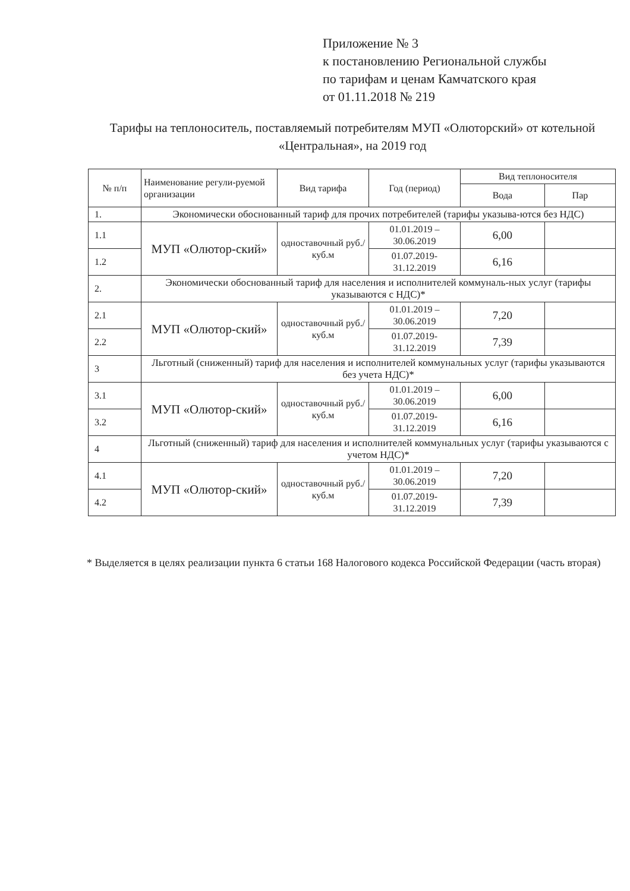Приложение № 3
к постановлению Региональной службы
по тарифам и ценам Камчатского края
от 01.11.2018 № 219
Тарифы на теплоноситель, поставляемый потребителям МУП «Олюторский» от котельной «Центральная», на 2019 год
| № п/п | Наименование регули-руемой организации | Вид тарифа | Год (период) | Вид теплоносителя | |
| --- | --- | --- | --- | --- | --- |
| | | | | Вода | Пар |
| 1. | Экономически обоснованный тариф для прочих потребителей (тарифы указыва-ются без НДС) | | | | |
| 1.1 | МУП «Олютор-ский» | одноставочный руб./куб.м | 01.01.2019 – 30.06.2019 | 6,00 | |
| 1.2 | | | 01.07.2019-31.12.2019 | 6,16 | |
| 2. | Экономически обоснованный тариф для населения и исполнителей коммуналь-ных услуг (тарифы указываются с НДС)* | | | | |
| 2.1 | МУП «Олютор-ский» | одноставочный руб./куб.м | 01.01.2019 – 30.06.2019 | 7,20 | |
| 2.2 | | | 01.07.2019-31.12.2019 | 7,39 | |
| 3 | Льготный (сниженный) тариф для населения и исполнителей коммунальных услуг (тарифы указываются без учета НДС)* | | | | |
| 3.1 | МУП «Олютор-ский» | одноставочный руб./куб.м | 01.01.2019 – 30.06.2019 | 6,00 | |
| 3.2 | | | 01.07.2019-31.12.2019 | 6,16 | |
| 4 | Льготный (сниженный) тариф для населения и исполнителей коммунальных услуг (тарифы указываются с учетом НДС)* | | | | |
| 4.1 | МУП «Олютор-ский» | одноставочный руб./куб.м | 01.01.2019 – 30.06.2019 | 7,20 | |
| 4.2 | | | 01.07.2019-31.12.2019 | 7,39 | |
* Выделяется в целях реализации пункта 6 статьи 168 Налогового кодекса Российской Федерации (часть вторая)